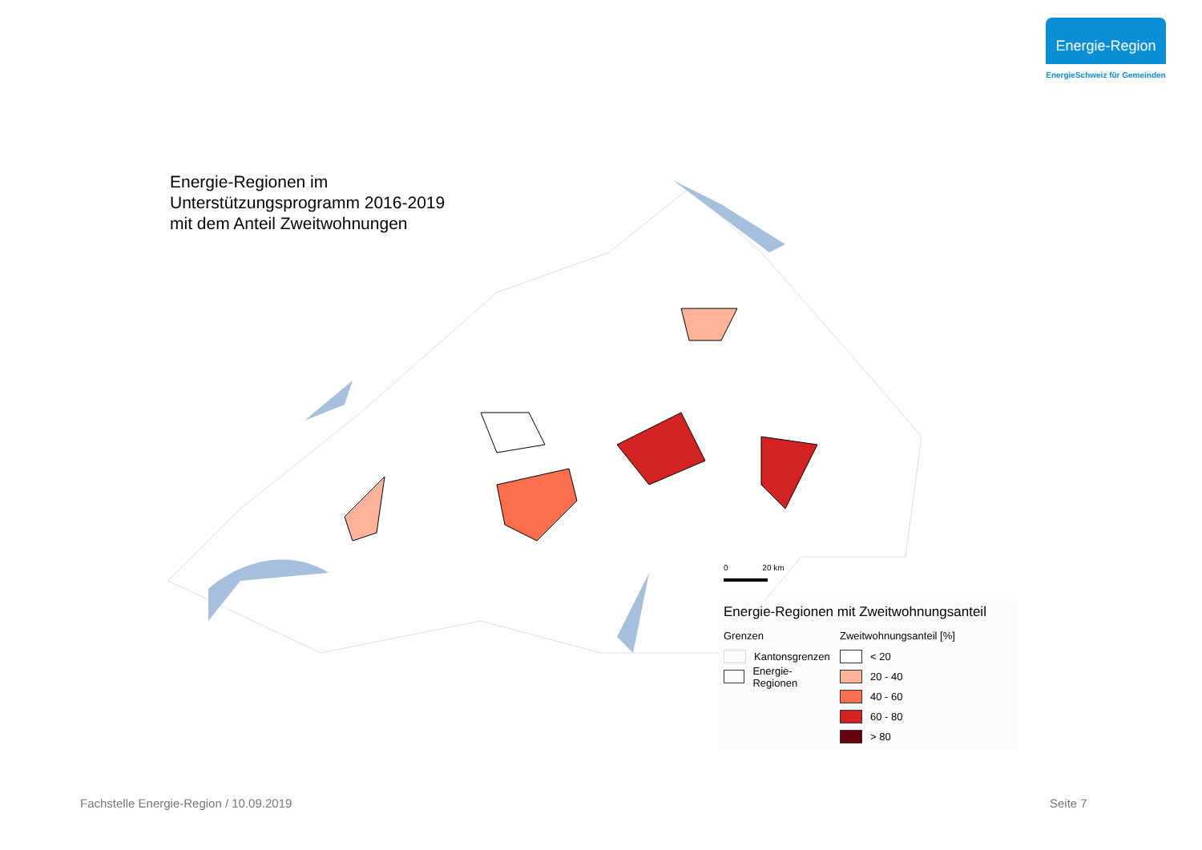Energie-Region
EnergieSchweiz für Gemeinden
Energie-Regionen im
Unterstützungsprogramm 2016-2019
mit dem Anteil Zweitwohnungen
0 20 km
Energie-Regionen mit Zweitwohnungsanteil
Grenzen
Kantonsgrenzen
Energie-Regionen
Zweitwohnungsanteil [%]
< 20
20 - 40
40 - 60
60 - 80
> 80
Fachstelle Energie-Region / 10.09.2019
Seite 7